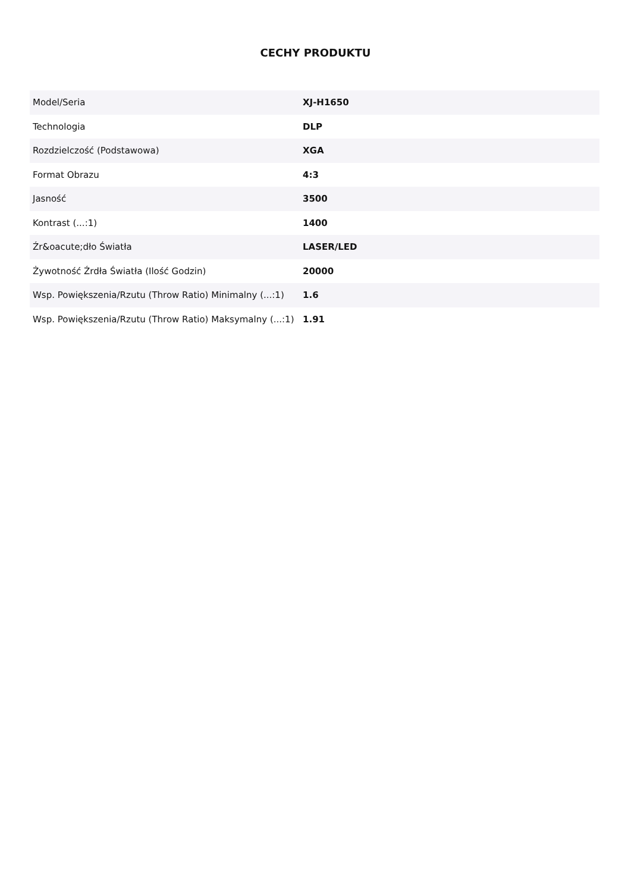CECHY PRODUKTU
| Model/Seria | XJ-H1650 |
| Technologia | DLP |
| Rozdzielczość (Podstawowa) | XGA |
| Format Obrazu | 4:3 |
| Jasność | 3500 |
| Kontrast (...:1) | 1400 |
| Źr&oacute;dło Światła | LASER/LED |
| Żywotność Źrdła Światła (Ilość Godzin) | 20000 |
| Wsp. Powiększenia/Rzutu (Throw Ratio) Minimalny (...:1) | 1.6 |
| Wsp. Powiększenia/Rzutu (Throw Ratio) Maksymalny (...:1) | 1.91 |